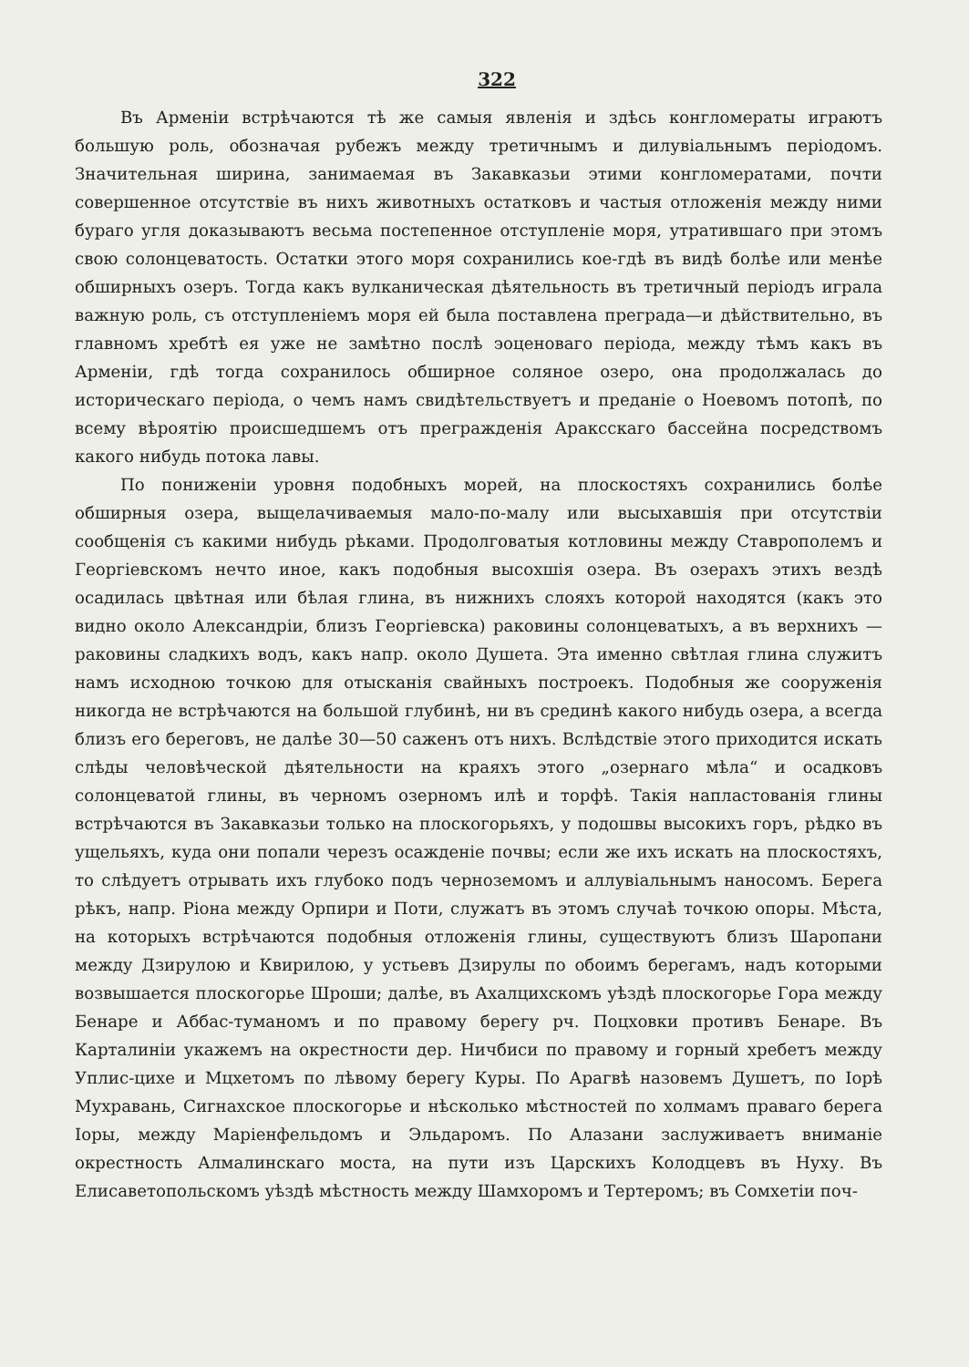322
Въ Арменіи встрѣчаются тѣ же самыя явленія и здѣсь конгломераты играютъ большую роль, обозначая рубежъ между третичнымъ и дилувіальнымъ періодомъ. Значительная ширина, занимаемая въ Закавказьи этими конгломератами, почти совершенное отсутствіе въ нихъ животныхъ остатковъ и частыя отложенія между ними бураго угля доказываютъ весьма постепенное отступленіе моря, утратившаго при этомъ свою солонцеватость. Остатки этого моря сохранились кое-гдѣ въ видѣ болѣе или менѣе обширныхъ озеръ. Тогда какъ вулканическая дѣятельность въ третичный періодъ играла важную роль, съ отступленіемъ моря ей была поставлена преграда—и дѣйствительно, въ главномъ хребтѣ ея уже не замѣтно послѣ эоценоваго періода, между тѣмъ какъ въ Арменіи, гдѣ тогда сохранилось обширное соляное озеро, она продолжалась до историческаго періода, о чемъ намъ свидѣтельствуетъ и преданіе о Ноевомъ потопѣ, по всему вѣроятію происшедшемъ отъ прегражденія Араксскаго бассейна посредствомъ какого нибудь потока лавы.
По пониженіи уровня подобныхъ морей, на плоскостяхъ сохранились болѣе обширныя озера, выщелачиваемыя мало-по-малу или высыхавшія при отсутствіи сообщенія съ какими нибудь рѣками. Продолговатыя котловины между Ставрополемъ и Георгіевскомъ нечто иное, какъ подобныя высохшія озера. Въ озерахъ этихъ вездѣ осадилась цвѣтная или бѣлая глина, въ нижнихъ слояхъ которой находятся (какъ это видно около Александріи, близъ Георгіевска) раковины солонцеватыхъ, а въ верхнихъ —раковины сладкихъ водъ, какъ напр. около Душета. Эта именно свѣтлая глина служитъ намъ исходною точкою для отысканія свайныхъ построекъ. Подобныя же сооруженія никогда не встрѣчаются на большой глубинѣ, ни въ срединѣ какого нибудь озера, а всегда близъ его береговъ, не далѣе 30—50 саженъ отъ нихъ. Вслѣдствіе этого приходится искать слѣды человѣческой дѣятельности на краяхъ этого „озернаго мѣла“ и осадковъ солонцеватой глины, въ черномъ озерномъ илѣ и торфѣ. Такія напластованія глины встрѣчаются въ Закавказьи только на плоскогорьяхъ, у подошвы высокихъ горъ, рѣдко въ ущельяхъ, куда они попали черезъ осажденіе почвы; если же ихъ искать на плоскостяхъ, то слѣдуетъ отрывать ихъ глубоко подъ черноземомъ и аллувіальнымъ наносомъ. Берега рѣкъ, напр. Ріона между Орпири и Поти, служатъ въ этомъ случаѣ точкою опоры. Мѣста, на которыхъ встрѣчаются подобныя отложенія глины, существуютъ близъ Шаропани между Дзирулою и Квирилою, у устьевъ Дзирулы по обоимъ берегамъ, надъ которыми возвышается плоскогорье Шроши; далѣе, въ Ахалцихскомъ уѣздѣ плоскогорье Гора между Бенаре и Аббас-туманомъ и по правому берегу рч. Поцховки противъ Бенаре. Въ Карталиніи укажемъ на окрестности дер. Ничбиси по правому и горный хребетъ между Уплис-цихе и Мцхетомъ по лѣвому берегу Куры. По Арагвѣ назовемъ Душетъ, по Іорѣ Мухравань, Сигнахское плоскогорье и нѣсколько мѣстностей по холмамъ праваго берега Іоры, между Маріенфельдомъ и Эльдаромъ. По Алазани заслуживаетъ вниманіе окрестность Алмалинскаго моста, на пути изъ Царскихъ Колодцевъ въ Нуху. Въ Елисаветопольскомъ уѣздѣ мѣстность между Шамхоромъ и Тертеромъ; въ Сомхетіи поч-